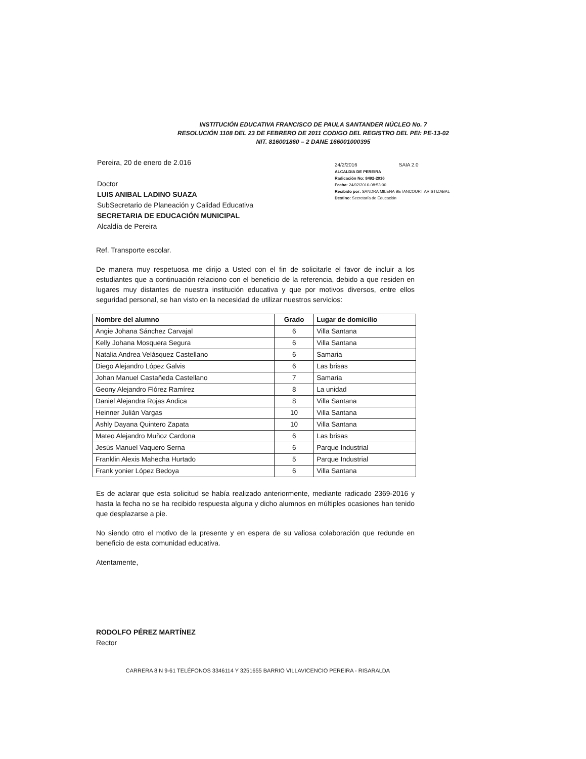INSTITUCIÓN EDUCATIVA FRANCISCO DE PAULA SANTANDER NÚCLEO No. 7
RESOLUCIÓN 1108 DEL 23 DE FEBRERO DE 2011 CODIGO DEL REGISTRO DEL PEI: PE-13-02
NIT. 816001860 – 2 DANE 166001000395
Pereira, 20 de enero de 2.016
Doctor
LUIS ANIBAL LADINO SUAZA
SubSecretario de Planeación y Calidad Educativa
SECRETARIA DE EDUCACIÓN MUNICIPAL
Alcaldía de Pereira
24/2/2016 SAIA 2.0
ALCALDIA DE PEREIRA
Radicación No: 8492-2016
Fecha: 24/02/2016-08:53:00
Recibido por: SANDRA MILENA BETANCOURT ARISTIZABAL
Destino: Secretaría de Educación
Ref. Transporte escolar.
De manera muy respetuosa me dirijo a Usted con el fin de solicitarle el favor de incluir a los estudiantes que a continuación relaciono con el beneficio de la referencia, debido a que residen en lugares muy distantes de nuestra institución educativa y que por motivos diversos, entre ellos seguridad personal, se han visto en la necesidad de utilizar nuestros servicios:
| Nombre del alumno | Grado | Lugar de domicilio |
| --- | --- | --- |
| Angie Johana Sánchez Carvajal | 6 | Villa Santana |
| Kelly Johana Mosquera Segura | 6 | Villa Santana |
| Natalia Andrea Velásquez Castellano | 6 | Samaria |
| Diego Alejandro López Galvis | 6 | Las brisas |
| Johan Manuel Castañeda Castellano | 7 | Samaria |
| Geony Alejandro Flórez Ramírez | 8 | La unidad |
| Daniel Alejandra Rojas Andica | 8 | Villa Santana |
| Heinner Julián Vargas | 10 | Villa Santana |
| Ashly Dayana Quintero Zapata | 10 | Villa Santana |
| Mateo Alejandro Muñoz Cardona | 6 | Las brisas |
| Jesús Manuel Vaquero Serna | 6 | Parque Industrial |
| Franklin Alexis Mahecha Hurtado | 5 | Parque Industrial |
| Frank yonier López Bedoya | 6 | Villa Santana |
Es de aclarar que esta solicitud se había realizado anteriormente, mediante radicado 2369-2016 y hasta la fecha no se ha recibido respuesta alguna y dicho alumnos en múltiples ocasiones han tenido que desplazarse a pie.
No siendo otro el motivo de la presente y en espera de su valiosa colaboración que redunde en beneficio de esta comunidad educativa.
Atentamente,
RODOLFO PÉREZ MARTÍNEZ
Rector
CARRERA 8 N 9-61 TELÉFONOS 3346114 Y 3251655 BARRIO VILLAVICENCIO PEREIRA - RISARALDA